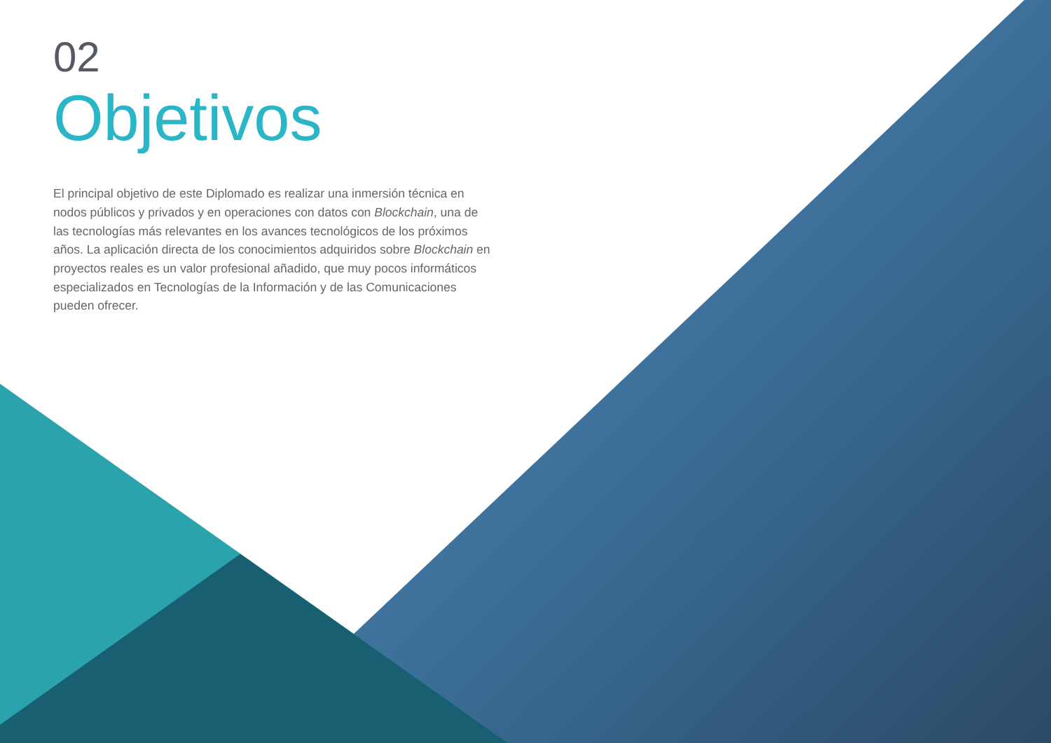02
Objetivos
El principal objetivo de este Diplomado es realizar una inmersión técnica en nodos públicos y privados y en operaciones con datos con Blockchain, una de las tecnologías más relevantes en los avances tecnológicos de los próximos años. La aplicación directa de los conocimientos adquiridos sobre Blockchain en proyectos reales es un valor profesional añadido, que muy pocos informáticos especializados en Tecnologías de la Información y de las Comunicaciones pueden ofrecer.